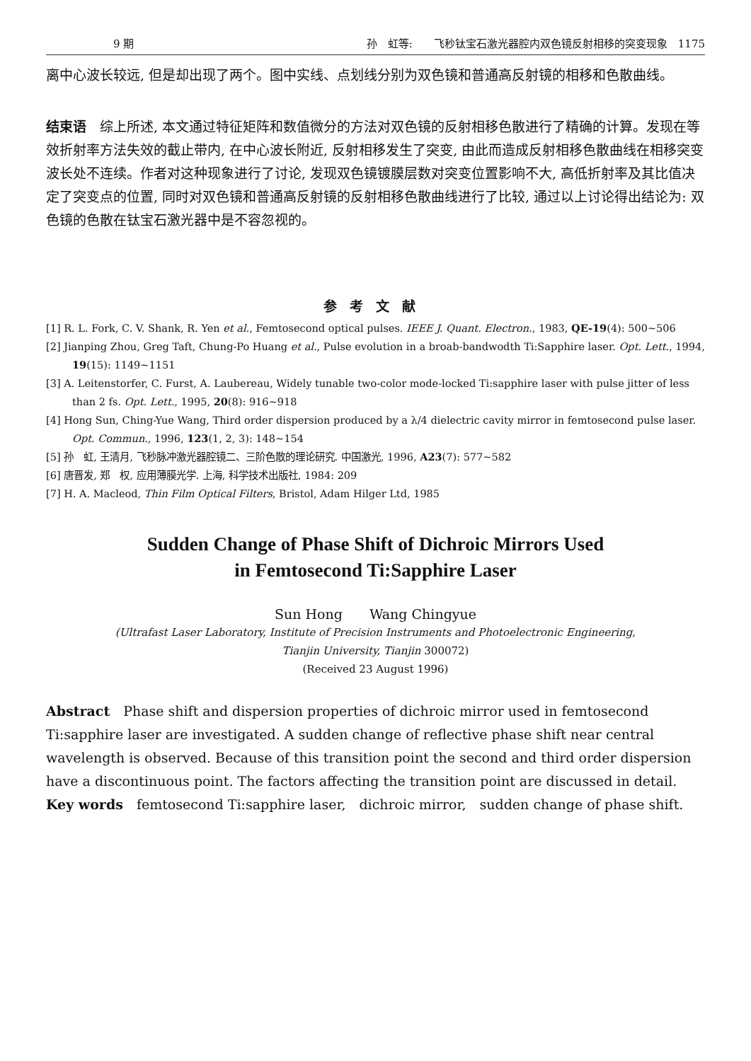9 期 孙　虹等:　　飞秒钛宝石激光器腔内双色镜反射相移的突变现象　1175
离中心波长较远, 但是却出现了两个。图中实线、点划线分别为双色镜和普通高反射镜的相移和色散曲线。
结束语　综上所述, 本文通过特征矩阵和数值微分的方法对双色镜的反射相移色散进行了精确的计算。发现在等效折射率方法失效的截止带内, 在中心波长附近, 反射相移发生了突变, 由此而造成反射相移色散曲线在相移突变波长处不连续。作者对这种现象进行了讨论, 发现双色镜镀膜层数对突变位置影响不大, 高低折射率及其比值决定了突变点的位置, 同时对双色镜和普通高反射镜的反射相移色散曲线进行了比较, 通过以上讨论得出结论为: 双色镜的色散在钛宝石激光器中是不容忽视的。
参考文献
[1] R. L. Fork, C. V. Shank, R. Yen et al., Femtosecond optical pulses. IEEE J. Quant. Electron., 1983, QE-19(4): 500~506
[2] Jianping Zhou, Greg Taft, Chung-Po Huang et al., Pulse evolution in a broab-bandwodth Ti:Sapphire laser. Opt. Lett., 1994, 19(15): 1149~1151
[3] A. Leitenstorfer, C. Furst, A. Laubereau, Widely tunable two-color mode-locked Ti:sapphire laser with pulse jitter of less than 2 fs. Opt. Lett., 1995, 20(8): 916~918
[4] Hong Sun, Ching-Yue Wang, Third order dispersion produced by a λ/4 dielectric cavity mirror in femtosecond pulse laser. Opt. Commun., 1996, 123(1, 2, 3): 148~154
[5] 孙　虹, 王清月, 飞秒脉冲激光器腔镜二、三阶色散的理论研究. 中国激光, 1996, A23(7): 577~582
[6] 唐晋发, 郑　权, 应用薄膜光学. 上海, 科学技术出版社, 1984: 209
[7] H. A. Macleod, Thin Film Optical Filters, Bristol, Adam Hilger Ltd, 1985
Sudden Change of Phase Shift of Dichroic Mirrors Used
in Femtosecond Ti:Sapphire Laser
Sun Hong　　Wang Chingyue
(Ultrafast Laser Laboratory, Institute of Precision Instruments and Photoelectronic Engineering,
Tianjin University, Tianjin 300072)
(Received 23 August 1996)
Abstract　Phase shift and dispersion properties of dichroic mirror used in femtosecond Ti:sapphire laser are investigated. A sudden change of reflective phase shift near central wavelength is observed. Because of this transition point the second and third order dispersion have a discontinuous point. The factors affecting the transition point are discussed in detail.
Key words　femtosecond Ti:sapphire laser,　dichroic mirror,　sudden change of phase shift.